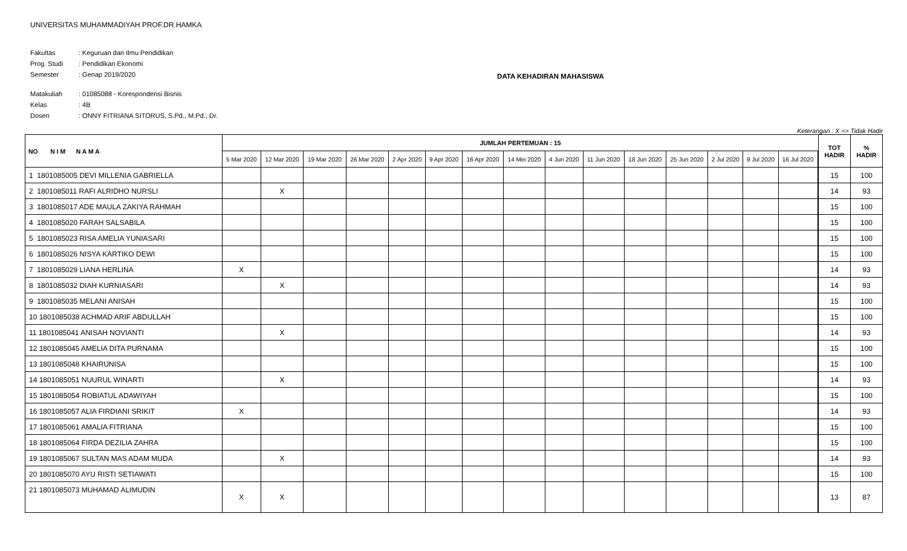UNIVERSITAS MUHAMMADIYAH PROF.DR.HAMKA
Fakultas: Keguruan dan Ilmu Pendidikan
Prog. Studi: Pendidikan Ekonomi
Semester: Genap 2019/2020
DATA KEHADIRAN MAHASISWA
Matakuliah: 01085088 - Korespondensi Bisnis
Kelas: 4B
Dosen: ONNY FITRIANA SITORUS, S.Pd., M.Pd., Dr.
Keterangan : X => Tidak Hadir
| NO N I M N A M A | JUMLAH PERTEMUAN : 15 | | | | | | | | | | | | | | | | TOT HADIR | % HADIR |
| --- | --- | --- | --- | --- | --- | --- | --- | --- | --- | --- | --- | --- | --- | --- | --- | --- | --- | --- |
| | 5 Mar 2020 | 12 Mar 2020 | 19 Mar 2020 | 26 Mar 2020 | 2 Apr 2020 | 9 Apr 2020 | 16 Apr 2020 | 14 Mei 2020 | 4 Jun 2020 | 11 Jun 2020 | 18 Jun 2020 | 25 Jun 2020 | 2 Jul 2020 | 9 Jul 2020 | 16 Jul 2020 | | | |
| 1 1801085005 DEVI MILLENIA GABRIELLA | | | | | | | | | | | | | | | | | 15 | 100 |
| 2 1801085011 RAFI ALRIDHO NURSLI | | X | | | | | | | | | | | | | | | 14 | 93 |
| 3 1801085017 ADE MAULA ZAKIYA RAHMAH | | | | | | | | | | | | | | | | | 15 | 100 |
| 4 1801085020 FARAH SALSABILA | | | | | | | | | | | | | | | | | 15 | 100 |
| 5 1801085023 RISA AMELIA YUNIASARI | | | | | | | | | | | | | | | | | 15 | 100 |
| 6 1801085026 NISYA KARTIKO DEWI | | | | | | | | | | | | | | | | | 15 | 100 |
| 7 1801085029 LIANA HERLINA | X | | | | | | | | | | | | | | | | 14 | 93 |
| 8 1801085032 DIAH KURNIASARI | | X | | | | | | | | | | | | | | | 14 | 93 |
| 9 1801085035 MELANI ANISAH | | | | | | | | | | | | | | | | | 15 | 100 |
| 10 1801085038 ACHMAD ARIF ABDULLAH | | | | | | | | | | | | | | | | | 15 | 100 |
| 11 1801085041 ANISAH NOVIANTI | | X | | | | | | | | | | | | | | | 14 | 93 |
| 12 1801085045 AMELIA DITA PURNAMA | | | | | | | | | | | | | | | | | 15 | 100 |
| 13 1801085048 KHAIRUNISA | | | | | | | | | | | | | | | | | 15 | 100 |
| 14 1801085051 NUURUL WINARTI | | X | | | | | | | | | | | | | | | 14 | 93 |
| 15 1801085054 ROBIATUL ADAWIYAH | | | | | | | | | | | | | | | | | 15 | 100 |
| 16 1801085057 ALIA FIRDIANI SRIKIT | X | | | | | | | | | | | | | | | | 14 | 93 |
| 17 1801085061 AMALIA FITRIANA | | | | | | | | | | | | | | | | | 15 | 100 |
| 18 1801085064 FIRDA DEZILIA ZAHRA | | | | | | | | | | | | | | | | | 15 | 100 |
| 19 1801085067 SULTAN MAS ADAM MUDA | | X | | | | | | | | | | | | | | | 14 | 93 |
| 20 1801085070 AYU RISTI SETIAWATI | | | | | | | | | | | | | | | | | 15 | 100 |
| 21 1801085073 MUHAMAD ALIMUDIN | X | X | | | | | | | | | | | | | | | 13 | 87 |